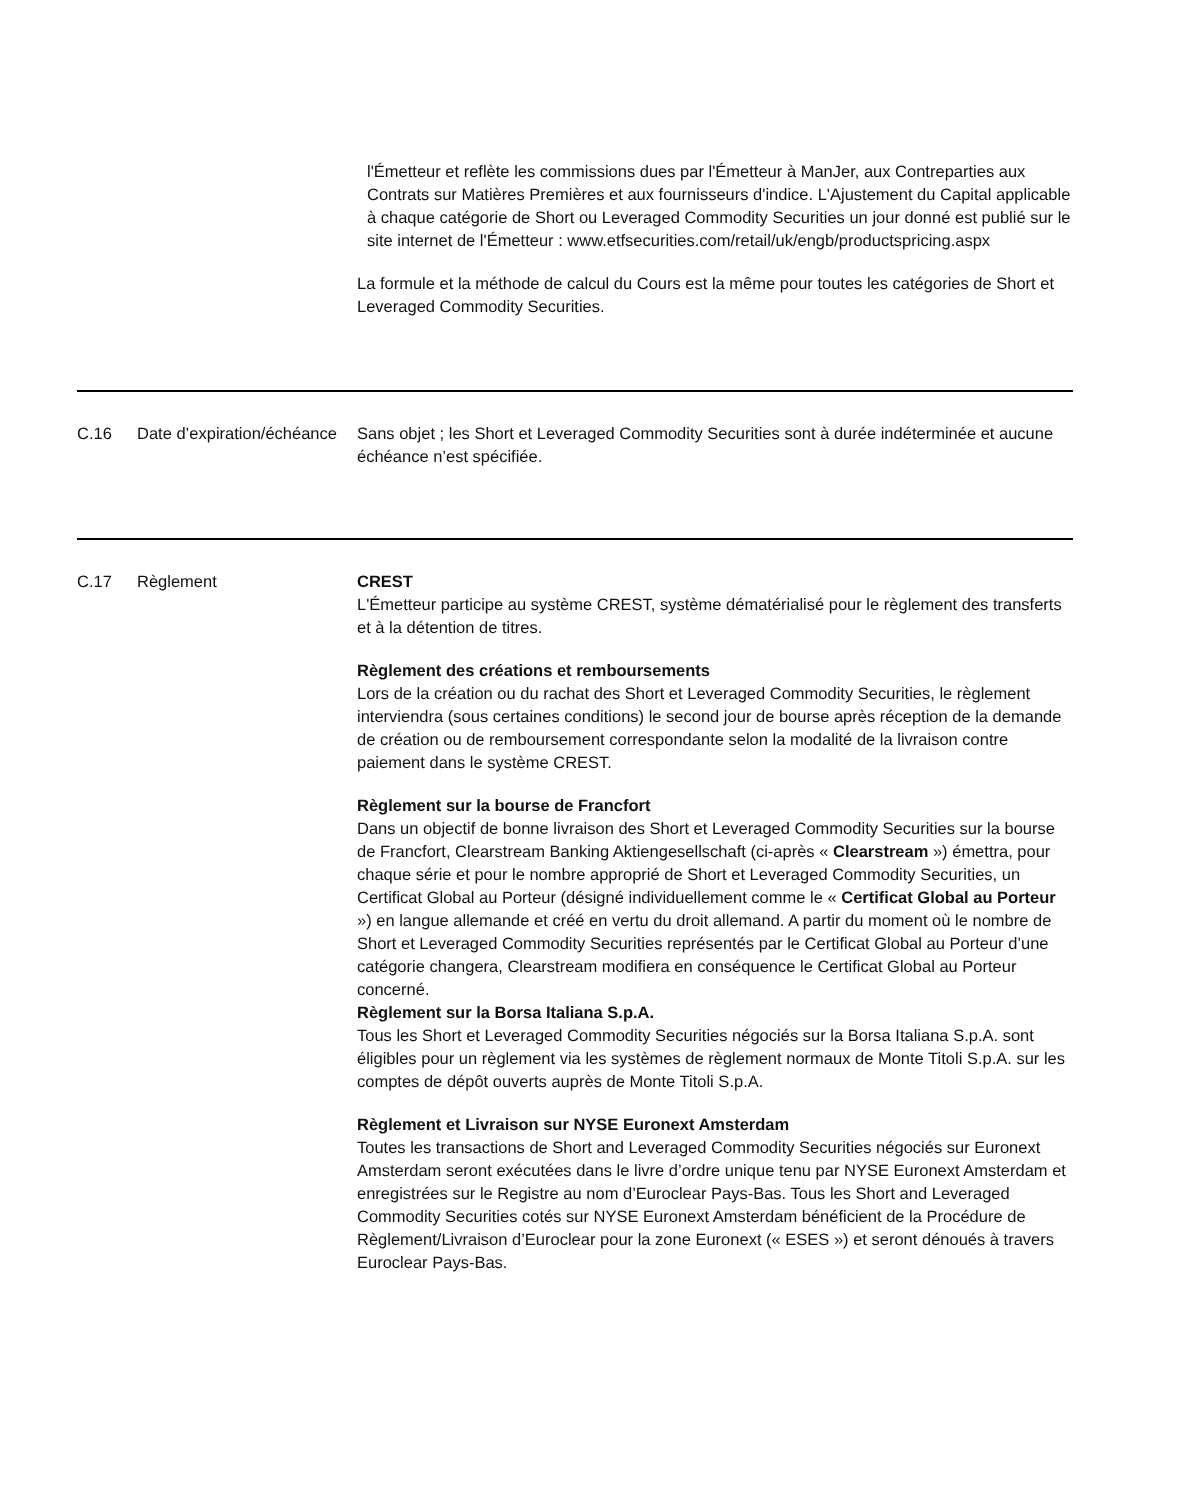| | | l'Émetteur et reflète les commissions dues par l'Émetteur à ManJer, aux Contreparties aux Contrats sur Matières Premières et aux fournisseurs d'indice. L'Ajustement du Capital applicable à chaque catégorie de Short ou Leveraged Commodity Securities un jour donné est publié sur le site internet de l'Émetteur : www.etfsecurities.com/retail/uk/engb/productspricing.aspx La formule et la méthode de calcul du Cours est la même pour toutes les catégories de Short et Leveraged Commodity Securities. |
| C.16 | Date d’expiration/échéance | Sans objet ; les Short et Leveraged Commodity Securities sont à durée indéterminée et aucune échéance n’est spécifiée. |
| C.17 | Règlement | CREST L'Émetteur participe au système CREST, système dématérialisé pour le règlement des transferts et à la détention de titres. Règlement des créations et remboursements Lors de la création ou du rachat des Short et Leveraged Commodity Securities, le règlement interviendra (sous certaines conditions) le second jour de bourse après réception de la demande de création ou de remboursement correspondante selon la modalité de la livraison contre paiement dans le système CREST. Règlement sur la bourse de Francfort Dans un objectif de bonne livraison des Short et Leveraged Commodity Securities sur la bourse de Francfort, Clearstream Banking Aktiengesellschaft (ci-après « Clearstream ») émettra, pour chaque série et pour le nombre approprié de Short et Leveraged Commodity Securities, un Certificat Global au Porteur (désigné individuellement comme le « Certificat Global au Porteur ») en langue allemande et créé en vertu du droit allemand. A partir du moment où le nombre de Short et Leveraged Commodity Securities représentés par le Certificat Global au Porteur d’une catégorie changera, Clearstream modifiera en conséquence le Certificat Global au Porteur concerné. Règlement sur la Borsa Italiana S.p.A. Tous les Short et Leveraged Commodity Securities négociés sur la Borsa Italiana S.p.A. sont éligibles pour un règlement via les systèmes de règlement normaux de Monte Titoli S.p.A. sur les comptes de dépôt ouverts auprès de Monte Titoli S.p.A. Règlement et Livraison sur NYSE Euronext Amsterdam Toutes les transactions de Short and Leveraged Commodity Securities négociés sur Euronext Amsterdam seront exécutées dans le livre d’ordre unique tenu par NYSE Euronext Amsterdam et enregistrées sur le Registre au nom d’Euroclear Pays-Bas. Tous les Short and Leveraged Commodity Securities cotés sur NYSE Euronext Amsterdam bénéficient de la Procédure de Règlement/Livraison d’Euroclear pour la zone Euronext (« ESES ») et seront dénoués à travers Euroclear Pays-Bas. |